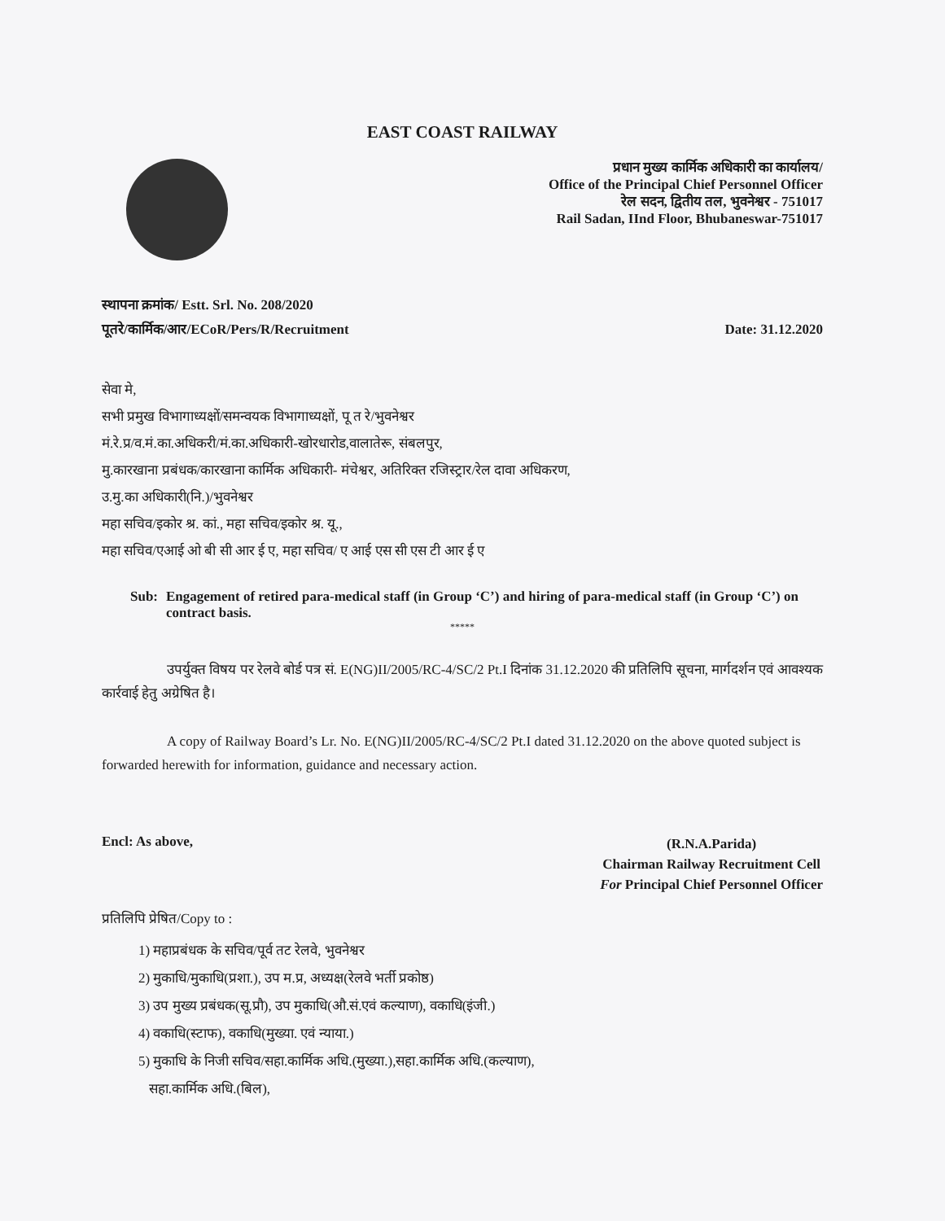EAST COAST RAILWAY
प्रधान मुख्य कार्मिक अधिकारी का कार्यालय/
Office of the Principal Chief Personnel Officer
रेल सदन, द्वितीय तल, भुवनेश्वर - 751017
Rail Sadan, IInd Floor, Bhubaneswar-751017
स्थापना क्रमांक/ Estt. Srl. No. 208/2020
पूतरे/कार्मिक/आर/ECoR/Pers/R/Recruitment
Date: 31.12.2020
सेवा मे,
सभी प्रमुख विभागाध्यक्षों/समन्वयक विभागाध्यक्षों, पू त रे/भुवनेश्वर
मं.रे.प्र/व.मं.का.अधिकरी/मं.का.अधिकारी-खोरधारोड,वालातेरू, संबलपुर,
मु.कारखाना प्रबंधक/कारखाना कार्मिक अधिकारी- मंचेश्वर, अतिरिक्त रजिस्ट्रार/रेल दावा अधिकरण,
उ.मु.का अधिकारी(नि.)/भुवनेश्वर
महा सचिव/इकोर श्र. कां., महा सचिव/इकोर श्र. यू.,
महा सचिव/एआई ओ बी सी आर ई ए, महा सचिव/ ए आई एस सी एस टी आर ई ए
Sub: Engagement of retired para-medical staff (in Group ‘C’) and hiring of para-medical staff (in Group ‘C’) on contract basis.
*****
उपर्युक्त विषय पर रेलवे बोर्ड पत्र सं. E(NG)II/2005/RC-4/SC/2 Pt.I दिनांक 31.12.2020 की प्रतिलिपि सूचना, मार्गदर्शन एवं आवश्यक कार्रवाई हेतु अग्रेषित है।
A copy of Railway Board’s Lr. No. E(NG)II/2005/RC-4/SC/2 Pt.I dated 31.12.2020 on the above quoted subject is forwarded herewith for information, guidance and necessary action.
Encl: As above,
(R.N.A.Parida)
Chairman Railway Recruitment Cell
For Principal Chief Personnel Officer
प्रतिलिपि प्रेषित/Copy to :
1) महाप्रबंधक के सचिव/पूर्व तट रेलवे, भुवनेश्वर
2) मुकाधि/मुकाधि(प्रशा.), उप म.प्र, अध्यक्ष(रेलवे भर्ती प्रकोष्ठ)
3) उप मुख्य प्रबंधक(सू.प्रौ), उप मुकाधि(औ.सं.एवं कल्याण), वकाधि(इंजी.)
4) वकाधि(स्टाफ), वकाधि(मुख्या. एवं न्याया.)
5) मुकाधि के निजी सचिव/सहा.कार्मिक अधि.(मुख्या.),सहा.कार्मिक अधि.(कल्याण),
सहा.कार्मिक अधि.(बिल),